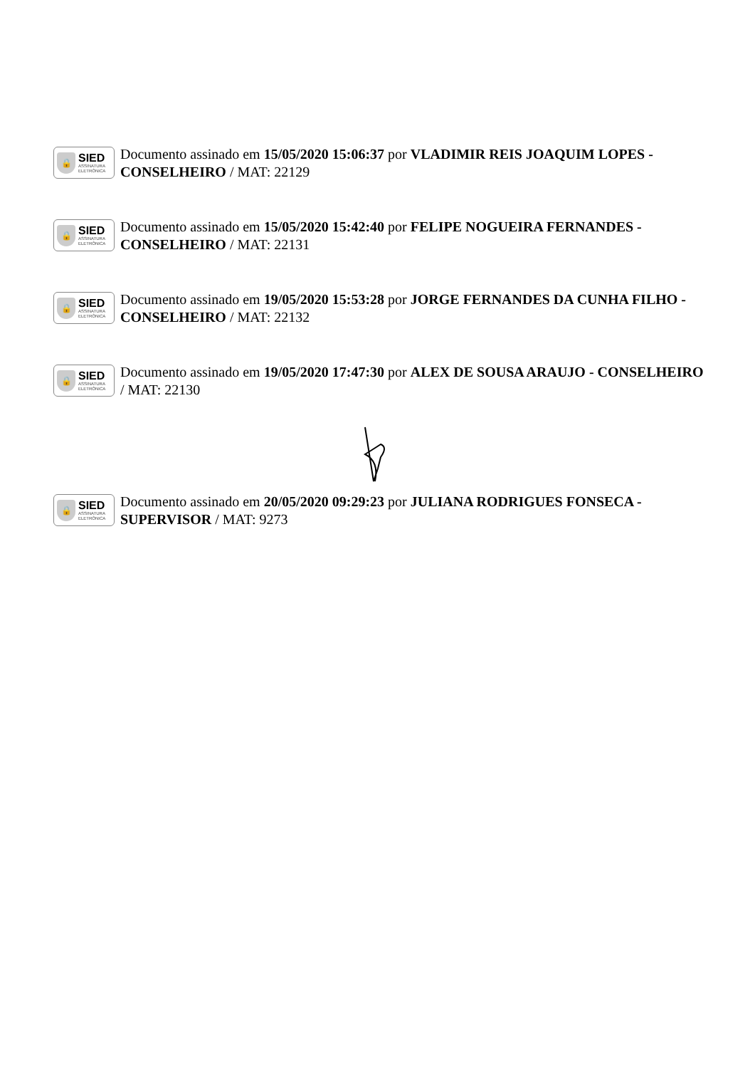🔒
SIED
ASSINATURA
ELETRÔNICA
Documento assinado em 15/05/2020 15:06:37 por VLADIMIR REIS JOAQUIM LOPES - CONSELHEIRO / MAT: 22129
🔒
SIED
ASSINATURA
ELETRÔNICA
Documento assinado em 15/05/2020 15:42:40 por FELIPE NOGUEIRA FERNANDES - CONSELHEIRO / MAT: 22131
🔒
SIED
ASSINATURA
ELETRÔNICA
Documento assinado em 19/05/2020 15:53:28 por JORGE FERNANDES DA CUNHA FILHO - CONSELHEIRO / MAT: 22132
🔒
SIED
ASSINATURA
ELETRÔNICA
Documento assinado em 19/05/2020 17:47:30 por ALEX DE SOUSA ARAUJO - CONSELHEIRO / MAT: 22130
🔒
SIED
ASSINATURA
ELETRÔNICA
Documento assinado em 20/05/2020 09:29:23 por JULIANA RODRIGUES FONSECA - SUPERVISOR / MAT: 9273